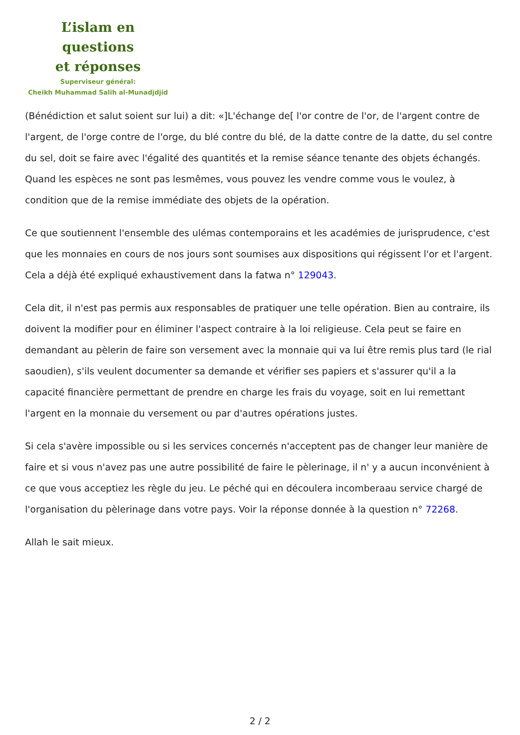L’islam en questions
et réponses
Superviseur général:
Cheikh Muhammad Salih al-Munadjdjid
(Bénédiction et salut soient sur lui) a dit: «]L'échange de[ l'or contre de l'or, de l'argent contre de l'argent, de l'orge contre de l'orge, du blé contre du blé, de la datte contre de la datte, du sel contre du sel, doit se faire avec l'égalité des quantités et la remise séance tenante des objets échangés. Quand les espèces ne sont pas lesmêmes, vous pouvez les vendre comme vous le voulez, à condition que de la remise immédiate des objets de la opération.
Ce que soutiennent l'ensemble des ulémas contemporains et les académies de jurisprudence, c'est que les monnaies en cours de nos jours sont soumises aux dispositions qui régissent l'or et l'argent. Cela a déjà été expliqué exhaustivement dans la fatwa n° 129043.
Cela dit, il n'est pas permis aux responsables de pratiquer une telle opération. Bien au contraire, ils doivent la modifier pour en éliminer l'aspect contraire à la loi religieuse. Cela peut se faire en demandant au pèlerin de faire son versement avec la monnaie qui va lui être remis plus tard (le rial saoudien), s'ils veulent documenter sa demande et vérifier ses papiers et s'assurer qu'il a la capacité financière permettant de prendre en charge les frais du voyage, soit en lui remettant l'argent en la monnaie du versement ou par d'autres opérations justes.
Si cela s'avère impossible ou si les services concernés n'acceptent pas de changer leur manière de faire et si vous n'avez pas une autre possibilité de faire le pèlerinage, il n' y a aucun inconvénient à ce que vous acceptiez les règle du jeu. Le péché qui en découlera incomberaau service chargé de l'organisation du pèlerinage dans votre pays. Voir la réponse donnée à la question n° 72268.
Allah le sait mieux.
2 / 2